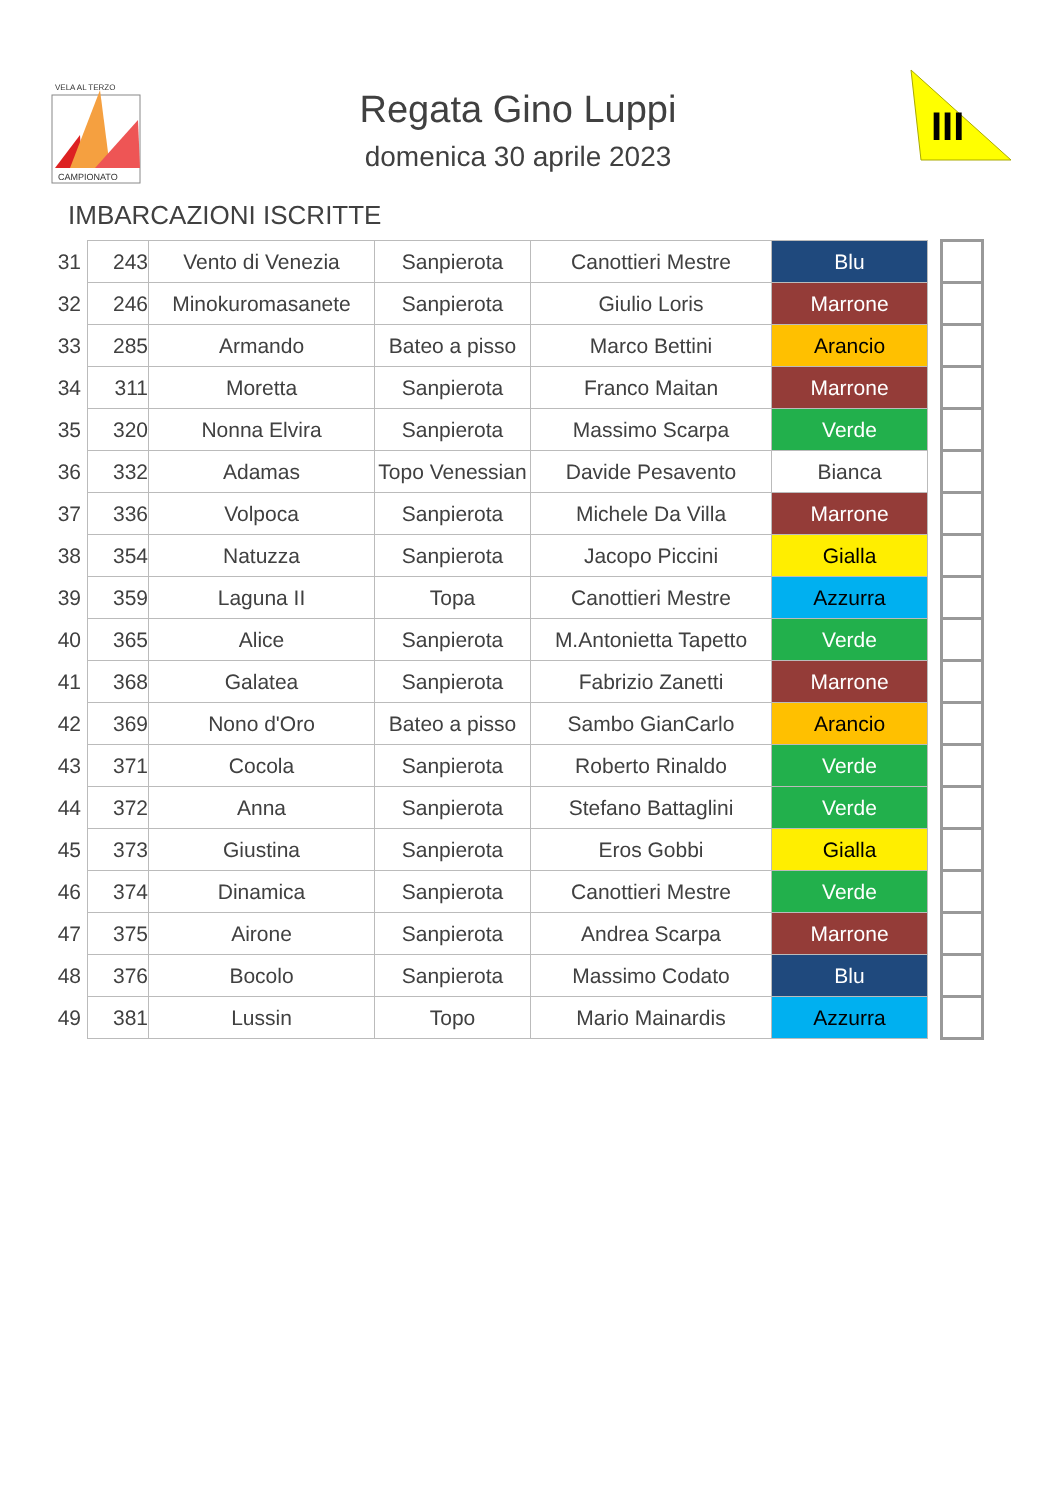CAMPIONATO
VELA AL TERZO
Regata Gino Luppi
domenica 30 aprile 2023
III
IMBARCAZIONI ISCRITTE
| 31 | 243 | Vento di Venezia | Sanpierota | Canottieri Mestre | Blu | | |
| 32 | 246 | Minokuromasanete | Sanpierota | Giulio Loris | Marrone | | |
| 33 | 285 | Armando | Bateo a pisso | Marco Bettini | Arancio | | |
| 34 | 311 | Moretta | Sanpierota | Franco Maitan | Marrone | | |
| 35 | 320 | Nonna Elvira | Sanpierota | Massimo Scarpa | Verde | | |
| 36 | 332 | Adamas | Topo Venessian | Davide Pesavento | Bianca | | |
| 37 | 336 | Volpoca | Sanpierota | Michele Da Villa | Marrone | | |
| 38 | 354 | Natuzza | Sanpierota | Jacopo Piccini | Gialla | | |
| 39 | 359 | Laguna II | Topa | Canottieri Mestre | Azzurra | | |
| 40 | 365 | Alice | Sanpierota | M.Antonietta Tapetto | Verde | | |
| 41 | 368 | Galatea | Sanpierota | Fabrizio Zanetti | Marrone | | |
| 42 | 369 | Nono d'Oro | Bateo a pisso | Sambo GianCarlo | Arancio | | |
| 43 | 371 | Cocola | Sanpierota | Roberto Rinaldo | Verde | | |
| 44 | 372 | Anna | Sanpierota | Stefano Battaglini | Verde | | |
| 45 | 373 | Giustina | Sanpierota | Eros Gobbi | Gialla | | |
| 46 | 374 | Dinamica | Sanpierota | Canottieri Mestre | Verde | | |
| 47 | 375 | Airone | Sanpierota | Andrea Scarpa | Marrone | | |
| 48 | 376 | Bocolo | Sanpierota | Massimo Codato | Blu | | |
| 49 | 381 | Lussin | Topo | Mario Mainardis | Azzurra | | |